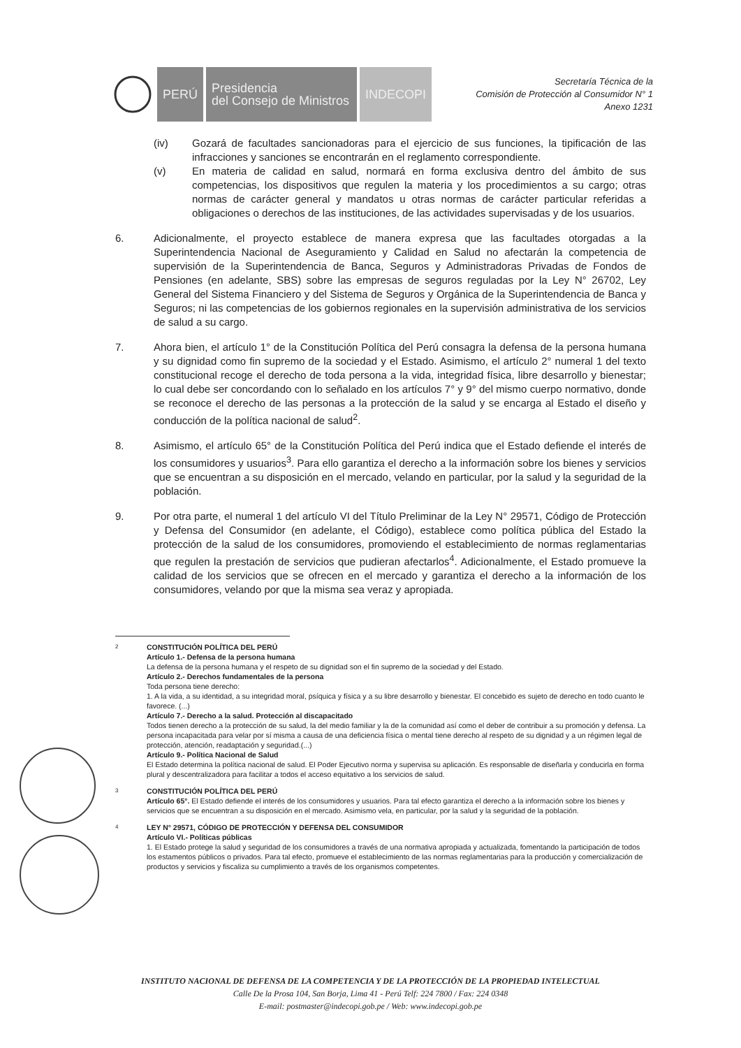PERÚ
Presidencia
del Consejo de Ministros
INDECOPI
Secretaría Técnica de la
Comisión de Protección al Consumidor N° 1
Anexo 1231
(iv) Gozará de facultades sancionadoras para el ejercicio de sus funciones, la tipificación de las infracciones y sanciones se encontrarán en el reglamento correspondiente.
(v) En materia de calidad en salud, normará en forma exclusiva dentro del ámbito de sus competencias, los dispositivos que regulen la materia y los procedimientos a su cargo; otras normas de carácter general y mandatos u otras normas de carácter particular referidas a obligaciones o derechos de las instituciones, de las actividades supervisadas y de los usuarios.
6. Adicionalmente, el proyecto establece de manera expresa que las facultades otorgadas a la Superintendencia Nacional de Aseguramiento y Calidad en Salud no afectarán la competencia de supervisión de la Superintendencia de Banca, Seguros y Administradoras Privadas de Fondos de Pensiones (en adelante, SBS) sobre las empresas de seguros reguladas por la Ley N° 26702, Ley General del Sistema Financiero y del Sistema de Seguros y Orgánica de la Superintendencia de Banca y Seguros; ni las competencias de los gobiernos regionales en la supervisión administrativa de los servicios de salud a su cargo.
7. Ahora bien, el artículo 1° de la Constitución Política del Perú consagra la defensa de la persona humana y su dignidad como fin supremo de la sociedad y el Estado. Asimismo, el artículo 2° numeral 1 del texto constitucional recoge el derecho de toda persona a la vida, integridad física, libre desarrollo y bienestar; lo cual debe ser concordando con lo señalado en los artículos 7° y 9° del mismo cuerpo normativo, donde se reconoce el derecho de las personas a la protección de la salud y se encarga al Estado el diseño y conducción de la política nacional de salud<sup>2</sup>.
8. Asimismo, el artículo 65° de la Constitución Política del Perú indica que el Estado defiende el interés de los consumidores y usuarios<sup>3</sup>. Para ello garantiza el derecho a la información sobre los bienes y servicios que se encuentran a su disposición en el mercado, velando en particular, por la salud y la seguridad de la población.
9. Por otra parte, el numeral 1 del artículo VI del Título Preliminar de la Ley N° 29571, Código de Protección y Defensa del Consumidor (en adelante, el Código), establece como política pública del Estado la protección de la salud de los consumidores, promoviendo el establecimiento de normas reglamentarias que regulen la prestación de servicios que pudieran afectarlos<sup>4</sup>. Adicionalmente, el Estado promueve la calidad de los servicios que se ofrecen en el mercado y garantiza el derecho a la información de los consumidores, velando por que la misma sea veraz y apropiada.
2
CONSTITUCIÓN POLÍTICA DEL PERÚ
Artículo 1.- Defensa de la persona humana
La defensa de la persona humana y el respeto de su dignidad son el fin supremo de la sociedad y del Estado.
Artículo 2.- Derechos fundamentales de la persona
Toda persona tiene derecho:
1. A la vida, a su identidad, a su integridad moral, psíquica y física y a su libre desarrollo y bienestar. El concebido es sujeto de derecho en todo cuanto le favorece. (...)
Artículo 7.- Derecho a la salud. Protección al discapacitado
Todos tienen derecho a la protección de su salud, la del medio familiar y la de la comunidad así como el deber de contribuir a su promoción y defensa. La persona incapacitada para velar por sí misma a causa de una deficiencia física o mental tiene derecho al respeto de su dignidad y a un régimen legal de protección, atención, readaptación y seguridad.(...)
Artículo 9.- Política Nacional de Salud
El Estado determina la política nacional de salud. El Poder Ejecutivo norma y supervisa su aplicación. Es responsable de diseñarla y conducirla en forma plural y descentralizadora para facilitar a todos el acceso equitativo a los servicios de salud.
3
CONSTITUCIÓN POLÍTICA DEL PERÚ
Artículo 65°. El Estado defiende el interés de los consumidores y usuarios. Para tal efecto garantiza el derecho a la información sobre los bienes y servicios que se encuentran a su disposición en el mercado. Asimismo vela, en particular, por la salud y la seguridad de la población.
4
LEY N° 29571, CÓDIGO DE PROTECCIÓN Y DEFENSA DEL CONSUMIDOR
Artículo VI.- Políticas públicas
1. El Estado protege la salud y seguridad de los consumidores a través de una normativa apropiada y actualizada, fomentando la participación de todos los estamentos públicos o privados. Para tal efecto, promueve el establecimiento de las normas reglamentarias para la producción y comercialización de productos y servicios y fiscaliza su cumplimiento a través de los organismos competentes.
INSTITUTO NACIONAL DE DEFENSA DE LA COMPETENCIA Y DE LA PROTECCIÓN DE LA PROPIEDAD INTELECTUAL
Calle De la Prosa 104, San Borja, Lima 41 - Perú Telf: 224 7800 / Fax: 224 0348
E-mail: postmaster@indecopi.gob.pe / Web: www.indecopi.gob.pe